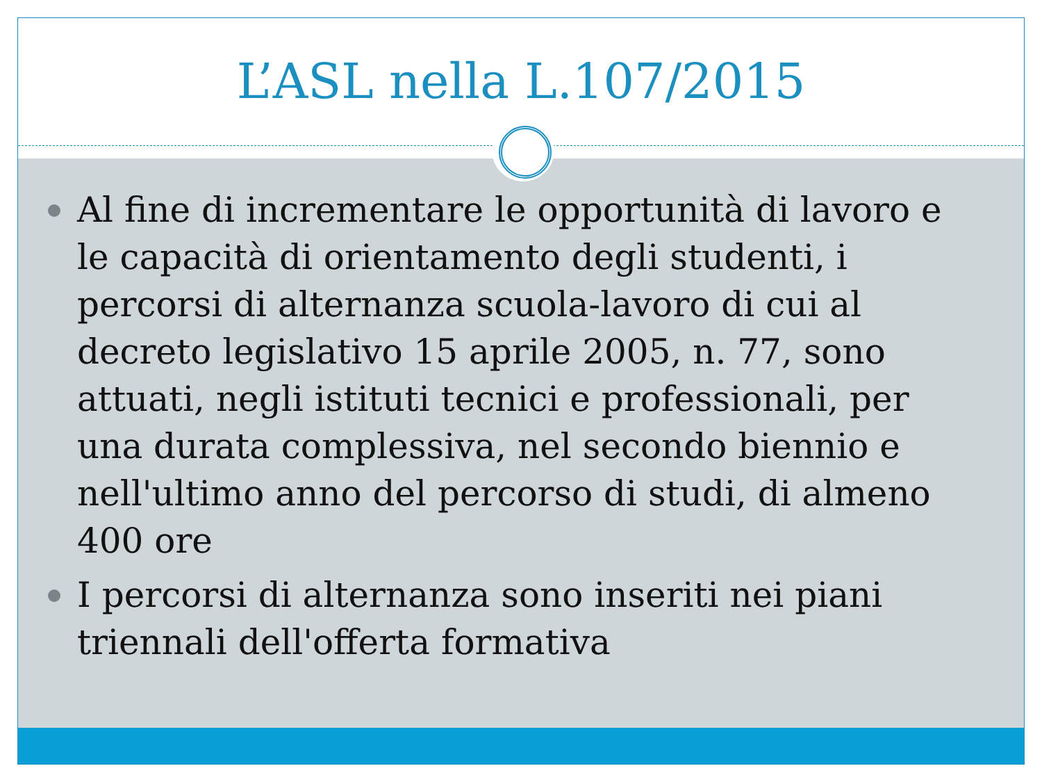L’ASL nella L.107/2015
Al fine di incrementare le opportunità di lavoro e le capacità di orientamento degli studenti, i percorsi di alternanza scuola-lavoro di cui al decreto legislativo 15 aprile 2005, n. 77, sono attuati, negli istituti tecnici e professionali, per una durata complessiva, nel secondo biennio e nell'ultimo anno del percorso di studi, di almeno 400 ore
I percorsi di alternanza sono inseriti nei piani triennali dell'offerta formativa